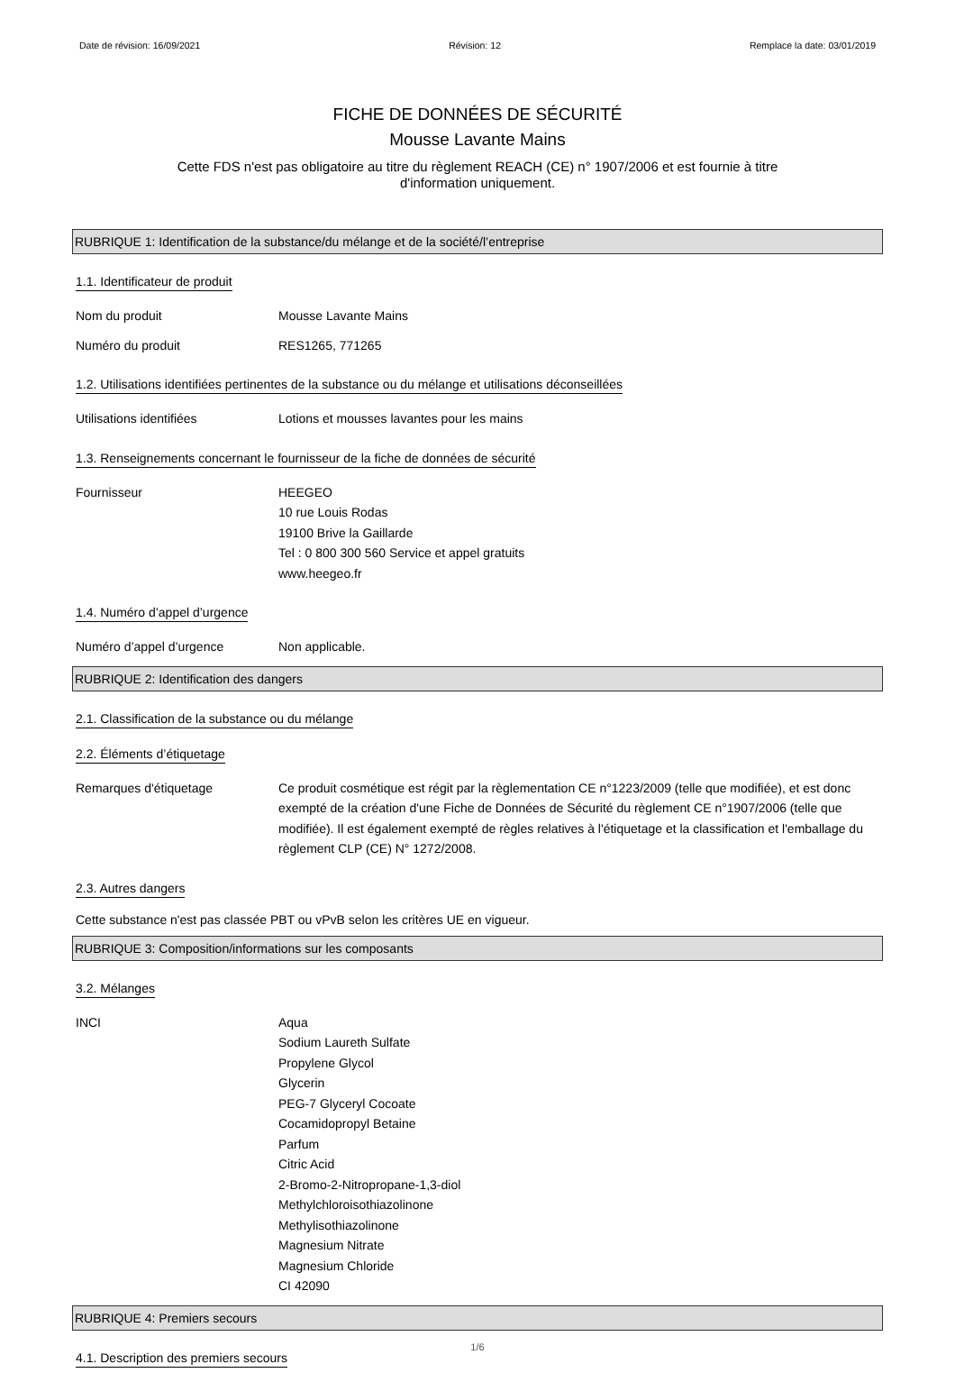Date de révision: 16/09/2021 Révision: 12 Remplace la date: 03/01/2019
FICHE DE DONNÉES DE SÉCURITÉ
Mousse Lavante Mains
Cette FDS n'est pas obligatoire au titre du règlement REACH (CE) n° 1907/2006 et est fournie à titre
d'information uniquement.
RUBRIQUE 1: Identification de la substance/du mélange et de la société/l’entreprise
1.1. Identificateur de produit
Nom du produit Mousse Lavante Mains
Numéro du produit RES1265, 771265
1.2. Utilisations identifiées pertinentes de la substance ou du mélange et utilisations déconseillées
Utilisations identifiées Lotions et mousses lavantes pour les mains
1.3. Renseignements concernant le fournisseur de la fiche de données de sécurité
Fournisseur HEEGEO
10 rue Louis Rodas
19100 Brive la Gaillarde
Tel : 0 800 300 560 Service et appel gratuits
www.heegeo.fr
1.4. Numéro d’appel d’urgence
Numéro d’appel d’urgence Non applicable.
RUBRIQUE 2: Identification des dangers
2.1. Classification de la substance ou du mélange
2.2. Éléments d’étiquetage
Remarques d'étiquetage Ce produit cosmétique est régit par la règlementation CE n°1223/2009 (telle que modifiée), et est donc exempté de la création d'une Fiche de Données de Sécurité du règlement CE n°1907/2006 (telle que modifiée). Il est également exempté de règles relatives à l'étiquetage et la classification et l'emballage du règlement CLP (CE) N° 1272/2008.
2.3. Autres dangers
Cette substance n'est pas classée PBT ou vPvB selon les critères UE en vigueur.
RUBRIQUE 3: Composition/informations sur les composants
3.2. Mélanges
INCI Aqua
Sodium Laureth Sulfate
Propylene Glycol
Glycerin
PEG-7 Glyceryl Cocoate
Cocamidopropyl Betaine
Parfum
Citric Acid
2-Bromo-2-Nitropropane-1,3-diol
Methylchloroisothiazolinone
Methylisothiazolinone
Magnesium Nitrate
Magnesium Chloride
CI 42090
RUBRIQUE 4: Premiers secours
4.1. Description des premiers secours
1/6